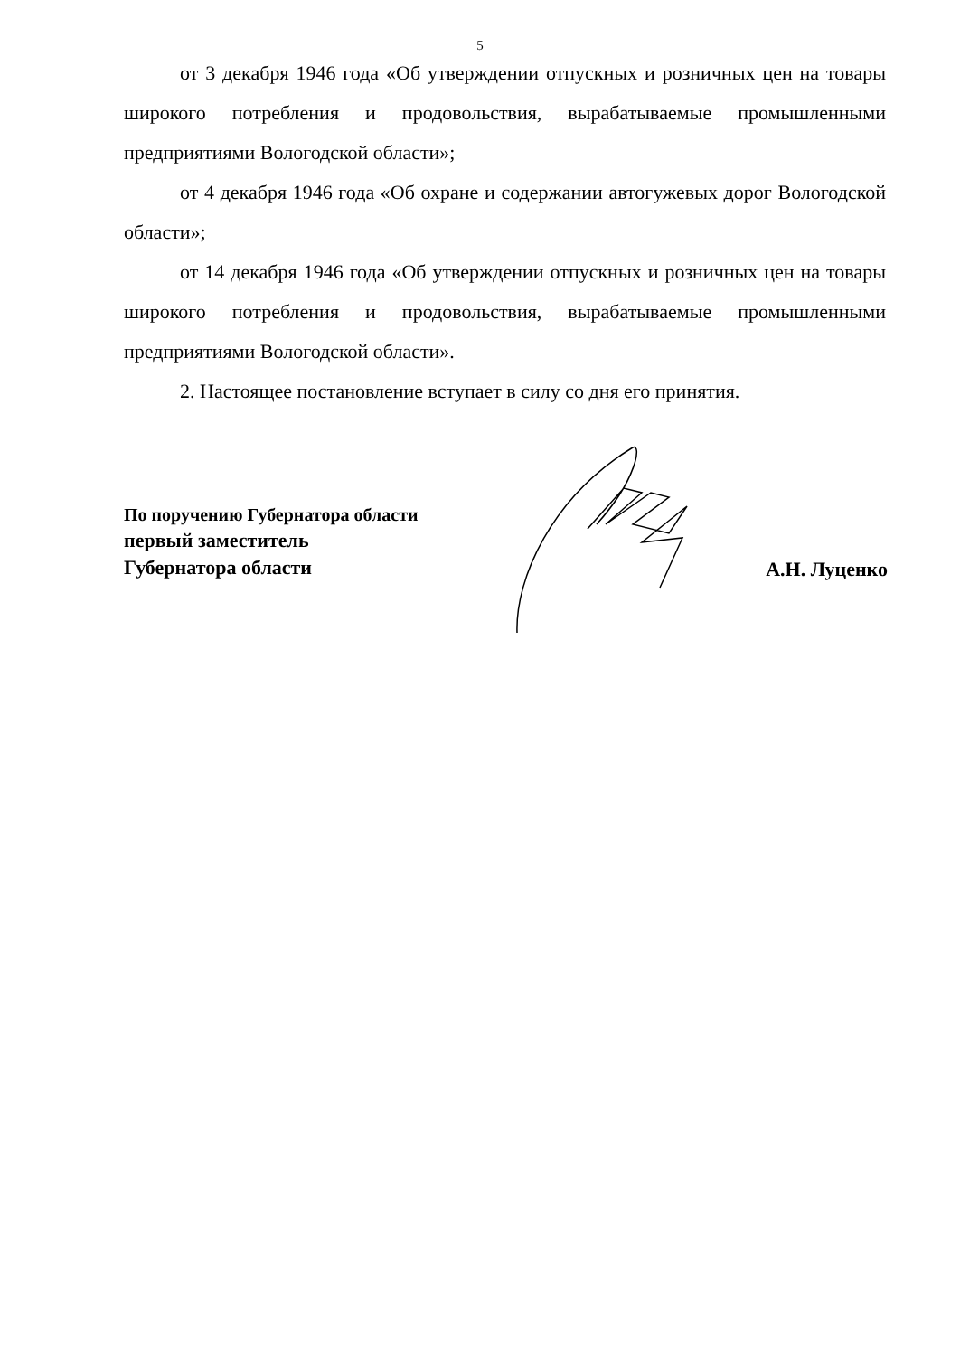5
от 3 декабря 1946 года «Об утверждении отпускных и розничных цен на товары широкого потребления и продовольствия, вырабатываемые промышленными предприятиями Вологодской области»;
от 4 декабря 1946 года «Об охране и содержании автогужевых дорог Вологодской области»;
от 14 декабря 1946 года «Об утверждении отпускных и розничных цен на товары широкого потребления и продовольствия, вырабатываемые промышленными предприятиями Вологодской области».
2. Настоящее постановление вступает в силу со дня его принятия.
По поручению Губернатора области
первый заместитель
Губернатора области
А.Н. Луценко